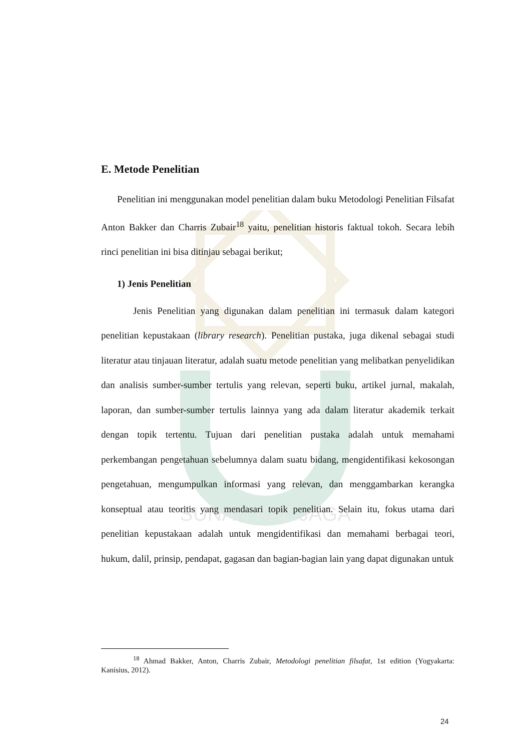SUNAN KALIJAGA
E. Metode Penelitian
Penelitian ini menggunakan model penelitian dalam buku Metodologi Penelitian Filsafat Anton Bakker dan Charris Zubair<sup>18</sup> yaitu, penelitian historis faktual tokoh. Secara lebih rinci penelitian ini bisa ditinjau sebagai berikut;
1) Jenis Penelitian
Jenis Penelitian yang digunakan dalam penelitian ini termasuk dalam kategori penelitian kepustakaan (library research). Penelitian pustaka, juga dikenal sebagai studi literatur atau tinjauan literatur, adalah suatu metode penelitian yang melibatkan penyelidikan dan analisis sumber-sumber tertulis yang relevan, seperti buku, artikel jurnal, makalah, laporan, dan sumber-sumber tertulis lainnya yang ada dalam literatur akademik terkait dengan topik tertentu. Tujuan dari penelitian pustaka adalah untuk memahami perkembangan pengetahuan sebelumnya dalam suatu bidang, mengidentifikasi kekosongan pengetahuan, mengumpulkan informasi yang relevan, dan menggambarkan kerangka konseptual atau teoritis yang mendasari topik penelitian. Selain itu, fokus utama dari penelitian kepustakaan adalah untuk mengidentifikasi dan memahami berbagai teori, hukum, dalil, prinsip, pendapat, gagasan dan bagian-bagian lain yang dapat digunakan untuk
<sup>18</sup> Ahmad Bakker, Anton, Charris Zubair, Metodologi penelitian filsafat, 1st edition (Yogyakarta: Kanisius, 2012).
24